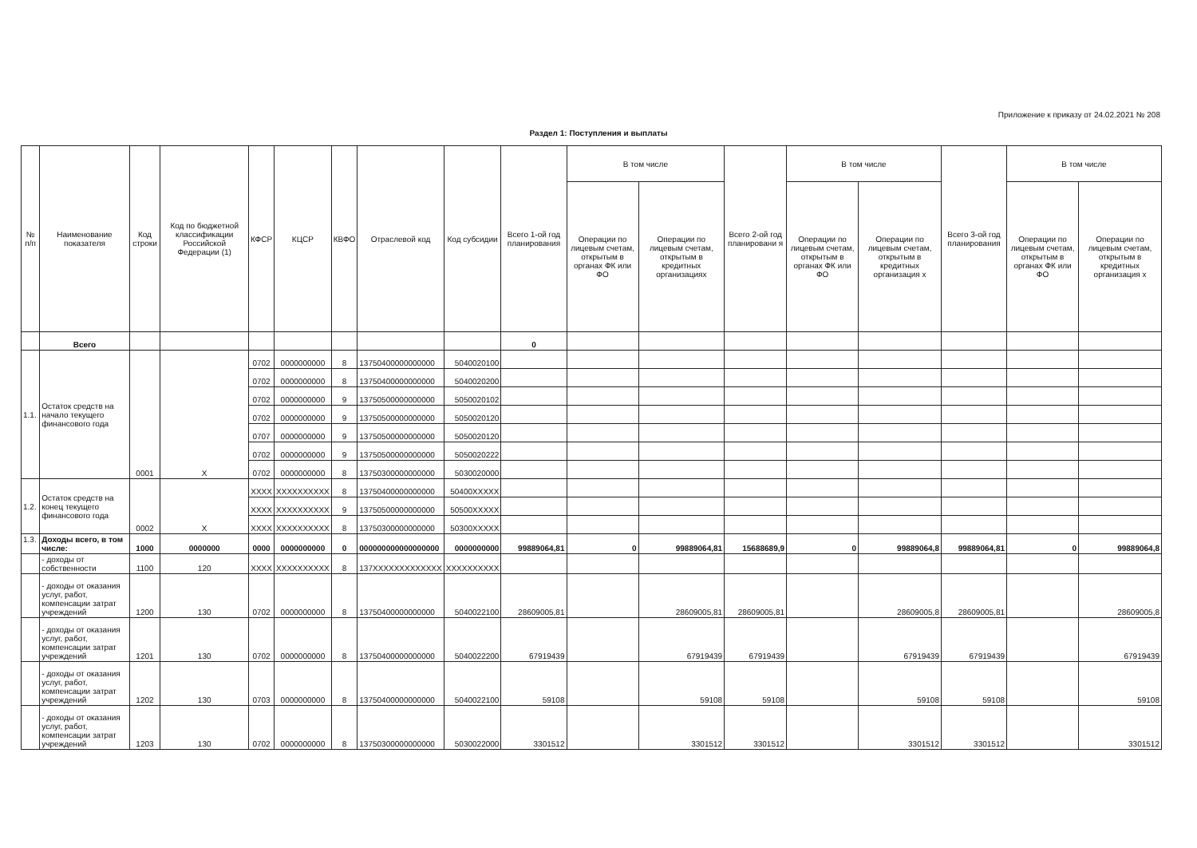Приложение к приказу от 24.02.2021 № 208
Раздел 1: Поступления и выплаты
| № п/п | Наименование показателя | Код строки | Код по бюджетной классификации Российской Федерации (1) | КФСР | КЦСР | КВФО | Отраслевой код | Код субсидии | Всего 1-ой год планирования | В том числе | | Всего 2-ой год планировани я | В том числе | | Всего 3-ой год планирования | В том числе | |
| --- | --- | --- | --- | --- | --- | --- | --- | --- | --- | --- | --- | --- | --- | --- | --- | --- | --- |
| | | | | | | | | | | Операции по лицевым счетам, открытым в органах ФК или ФО | Операции по лицевым счетам, открытым в кредитных организациях | | Операции по лицевым счетам, открытым в органах ФК или ФО | Операции по лицевым счетам, открытым в кредитных организация х | | Операции по лицевым счетам, открытым в органах ФК или ФО | Операции по лицевым счетам, открытым в кредитных организация х |
| | Всего | | | | | | | | 0 | | | | | | | | |
| 1.1. | Остаток средств на начало текущего финансового года | 0001 | X | 0702 | 0000000000 | 8 | 13750400000000000 | 5040020100 | | | | | | | | | |
| | | | | 0702 | 0000000000 | 8 | 13750400000000000 | 5040020200 | | | | | | | | | |
| | | | | 0702 | 0000000000 | 9 | 13750500000000000 | 5050020102 | | | | | | | | | |
| | | | | 0702 | 0000000000 | 9 | 13750500000000000 | 5050020120 | | | | | | | | | |
| | | | | 0707 | 0000000000 | 9 | 13750500000000000 | 5050020120 | | | | | | | | | |
| | | | | 0702 | 0000000000 | 9 | 13750500000000000 | 5050020222 | | | | | | | | | |
| | | | | 0702 | 0000000000 | 8 | 13750300000000000 | 5030020000 | | | | | | | | | |
| 1.2. | Остаток средств на конец текущего финансового года | 0002 | X | XXXX | XXXXXXXXXX | 8 | 13750400000000000 | 50400XXXXX | | | | | | | | | |
| | | | | XXXX | XXXXXXXXXX | 9 | 13750500000000000 | 50500XXXXX | | | | | | | | | |
| | | | | XXXX | XXXXXXXXXX | 8 | 13750300000000000 | 50300XXXXX | | | | | | | | | |
| 1.3. | Доходы всего, в том числе: | 1000 | 0000000 | 0000 | 0000000000 | 0 | 000000000000000000 | 0000000000 | 99889064,81 | 0 | 99889064,81 | 15688689,9 | 0 | 99889064,8 | 99889064,81 | 0 | 99889064,8 |
| | - доходы от собственности | 1100 | 120 | XXXX | XXXXXXXXXX | 8 | 137XXXXXXXXXXXXX | XXXXXXXXXX | | | | | | | | | |
| | - доходы от оказания услуг, работ, компенсации затрат учреждений | 1200 | 130 | 0702 | 0000000000 | 8 | 13750400000000000 | 5040022100 | 28609005,81 | | 28609005,81 | 28609005,81 | | 28609005,8 | 28609005,81 | | 28609005,8 |
| | - доходы от оказания услуг, работ, компенсации затрат учреждений | 1201 | 130 | 0702 | 0000000000 | 8 | 13750400000000000 | 5040022200 | 67919439 | | 67919439 | 67919439 | | 67919439 | 67919439 | | 67919439 |
| | - доходы от оказания услуг, работ, компенсации затрат учреждений | 1202 | 130 | 0703 | 0000000000 | 8 | 13750400000000000 | 5040022100 | 59108 | | 59108 | 59108 | | 59108 | 59108 | | 59108 |
| | - доходы от оказания услуг, работ, компенсации затрат учреждений | 1203 | 130 | 0702 | 0000000000 | 8 | 13750300000000000 | 5030022000 | 3301512 | | 3301512 | 3301512 | | 3301512 | 3301512 | | 3301512 |